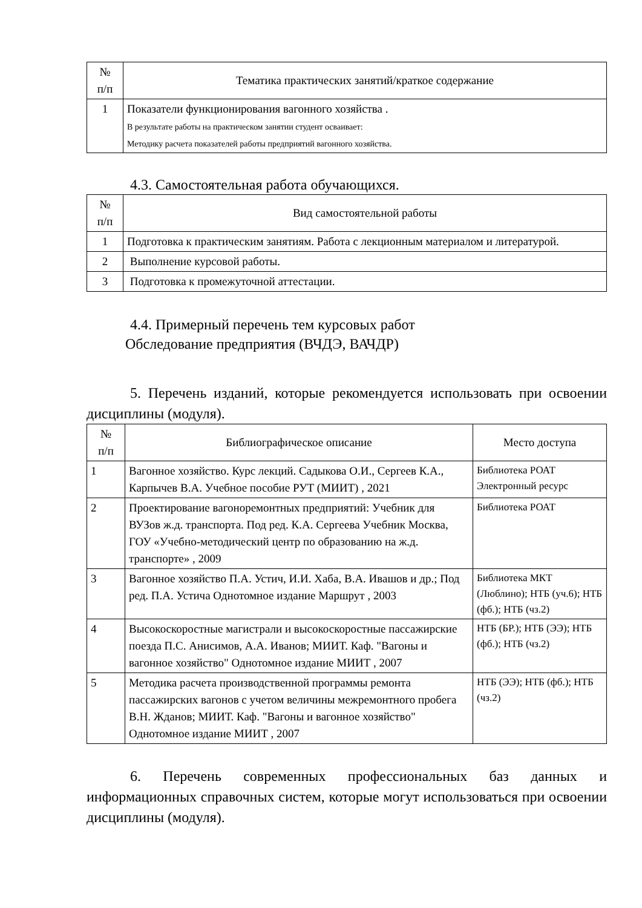| № п/п | Тематика практических занятий/краткое содержание |
| --- | --- |
| 1 | Показатели функционирования вагонного хозяйства . В результате работы на практическом занятии студент осваивает: Методику расчета показателей работы предприятий вагонного хозяйства. |
4.3. Самостоятельная работа обучающихся.
| № п/п | Вид самостоятельной работы |
| --- | --- |
| 1 | Подготовка к практическим занятиям. Работа с лекционным материалом и литературой. |
| 2 | Выполнение курсовой работы. |
| 3 | Подготовка к промежуточной аттестации. |
4.4. Примерный перечень тем курсовых работ
Обследование предприятия (ВЧДЭ, ВАЧДР)
5. Перечень изданий, которые рекомендуется использовать при освоении дисциплины (модуля).
| № п/п | Библиографическое описание | Место доступа |
| --- | --- | --- |
| 1 | Вагонное хозяйство. Курс лекций. Садыкова О.И., Сергеев К.А., Карпычев В.А. Учебное пособие РУТ (МИИТ) , 2021 | Библиотека РОАТ Электронный ресурс |
| 2 | Проектирование вагоноремонтных предприятий: Учебник для ВУЗов ж.д. транспорта. Под ред. К.А. Сергеева Учебник Москва, ГОУ «Учебно-методический центр по образованию на ж.д. транспорте» , 2009 | Библиотека РОАТ |
| 3 | Вагонное хозяйство П.А. Устич, И.И. Хаба, В.А. Ивашов и др.; Под ред. П.А. Устича Однотомное издание Маршрут , 2003 | Библиотека МКТ (Люблино); НТБ (уч.6); НТБ (фб.); НТБ (чз.2) |
| 4 | Высокоскоростные магистрали и высокоскоростные пассажирские поезда П.С. Анисимов, А.А. Иванов; МИИТ. Каф. "Вагоны и вагонное хозяйство" Однотомное издание МИИТ , 2007 | НТБ (БР.); НТБ (ЭЭ); НТБ (фб.); НТБ (чз.2) |
| 5 | Методика расчета производственной программы ремонта пассажирских вагонов с учетом величины межремонтного пробега В.Н. Жданов; МИИТ. Каф. "Вагоны и вагонное хозяйство" Однотомное издание МИИТ , 2007 | НТБ (ЭЭ); НТБ (фб.); НТБ (чз.2) |
6. Перечень современных профессиональных баз данных и информационных справочных систем, которые могут использоваться при освоении дисциплины (модуля).